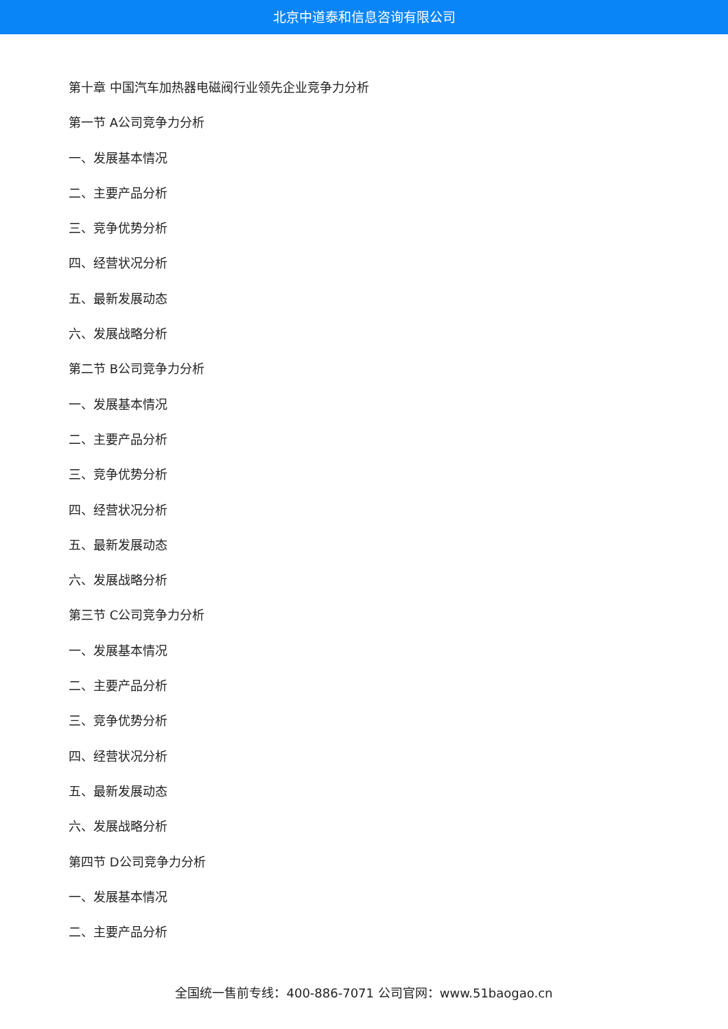北京中道泰和信息咨询有限公司
第十章 中国汽车加热器电磁阀行业领先企业竞争力分析
第一节 A公司竞争力分析
一、发展基本情况
二、主要产品分析
三、竞争优势分析
四、经营状况分析
五、最新发展动态
六、发展战略分析
第二节 B公司竞争力分析
一、发展基本情况
二、主要产品分析
三、竞争优势分析
四、经营状况分析
五、最新发展动态
六、发展战略分析
第三节 C公司竞争力分析
一、发展基本情况
二、主要产品分析
三、竞争优势分析
四、经营状况分析
五、最新发展动态
六、发展战略分析
第四节 D公司竞争力分析
一、发展基本情况
二、主要产品分析
全国统一售前专线：400-886-7071 公司官网：www.51baogao.cn